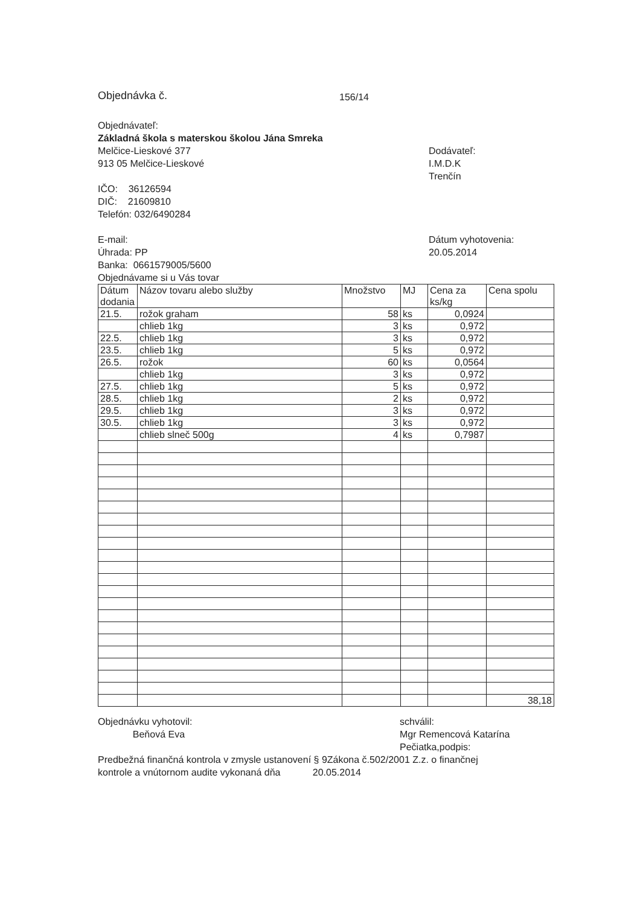Objednávka č. 156/14
Objednávateľ:
Základná škola s materskou školou Jána Smreka
Melčice-Lieskové 377
913 05 Melčice-Lieskové
IČO: 36126594
DIČ: 21609810
Telefón: 032/6490284
E-mail:
Úhrada: PP
Banka: 0661579005/5600
Objednávame si u Vás tovar
Dodávateľ:
I.M.D.K
Trenčín
Dátum vyhotovenia:
20.05.2014
| Dátum dodania | Názov tovaru alebo služby | Množstvo | MJ | Cena za ks/kg | Cena spolu |
| --- | --- | --- | --- | --- | --- |
| 21.5. | rožok graham | 58 | ks | 0,0924 | |
| | chlieb 1kg | 3 | ks | 0,972 | |
| 22.5. | chlieb 1kg | 3 | ks | 0,972 | |
| 23.5. | chlieb 1kg | 5 | ks | 0,972 | |
| 26.5. | rožok | 60 | ks | 0,0564 | |
| | chlieb 1kg | 3 | ks | 0,972 | |
| 27.5. | chlieb 1kg | 5 | ks | 0,972 | |
| 28.5. | chlieb 1kg | 2 | ks | 0,972 | |
| 29.5. | chlieb 1kg | 3 | ks | 0,972 | |
| 30.5. | chlieb 1kg | 3 | ks | 0,972 | |
| | chlieb slneč 500g | 4 | ks | 0,7987 | |
| | | | | | 38,18 |
Objednávku vyhotovil:
Beňová Eva
schválil:
Mgr Remencová Katarína
Pečiatka,podpis:
Predbežná finančná kontrola v zmysle ustanovení § 9Zákona č.502/2001 Z.z. o finančnej
kontrole a vnútornom audite vykonaná dňa 20.05.2014